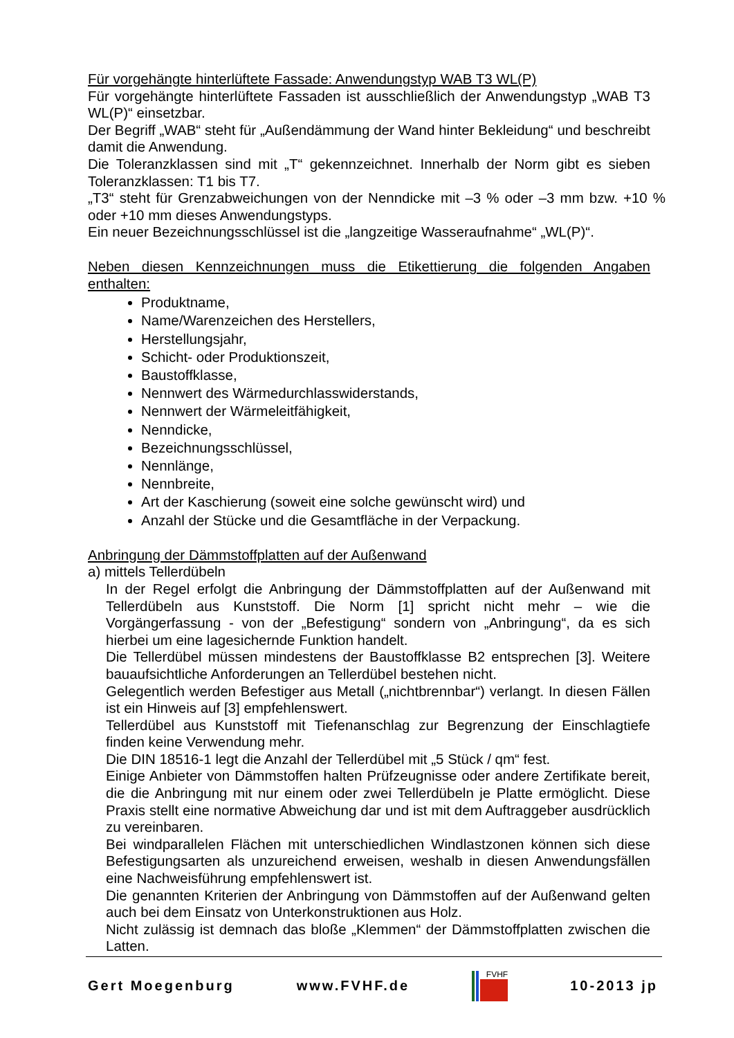Für vorgehängte hinterlüftete Fassade: Anwendungstyp WAB T3 WL(P)
Für vorgehängte hinterlüftete Fassaden ist ausschließlich der Anwendungstyp „WAB T3 WL(P)“ einsetzbar.
Der Begriff „WAB“ steht für „Außendämmung der Wand hinter Bekleidung“ und beschreibt damit die Anwendung.
Die Toleranzklassen sind mit „T“ gekennzeichnet. Innerhalb der Norm gibt es sieben Toleranzklassen: T1 bis T7.
„T3“ steht für Grenzabweichungen von der Nenndicke mit –3 % oder –3 mm bzw. +10 % oder +10 mm dieses Anwendungstyps.
Ein neuer Bezeichnungsschlüssel ist die „langzeitige Wasseraufnahme“ „WL(P)“.
Neben diesen Kennzeichnungen muss die Etikettierung die folgenden Angaben enthalten:
Produktname,
Name/Warenzeichen des Herstellers,
Herstellungsjahr,
Schicht- oder Produktionszeit,
Baustoffklasse,
Nennwert des Wärmedurchlasswiderstands,
Nennwert der Wärmeleitfähigkeit,
Nenndicke,
Bezeichnungsschlüssel,
Nennlänge,
Nennbreite,
Art der Kaschierung (soweit eine solche gewünscht wird) und
Anzahl der Stücke und die Gesamtfläche in der Verpackung.
Anbringung der Dämmstoffplatten auf der Außenwand
a) mittels Tellerdübeln
In der Regel erfolgt die Anbringung der Dämmstoffplatten auf der Außenwand mit Tellerdübeln aus Kunststoff. Die Norm [1] spricht nicht mehr – wie die Vorgängerfassung - von der „Befestigung“ sondern von „Anbringung“, da es sich hierbei um eine lagesichernde Funktion handelt.
Die Tellerdübel müssen mindestens der Baustoffklasse B2 entsprechen [3]. Weitere bauaufsichtliche Anforderungen an Tellerdübel bestehen nicht.
Gelegentlich werden Befestiger aus Metall („nichtbrennbar“) verlangt. In diesen Fällen ist ein Hinweis auf [3] empfehlenswert.
Tellerdübel aus Kunststoff mit Tiefenanschlag zur Begrenzung der Einschlagtiefe finden keine Verwendung mehr.
Die DIN 18516-1 legt die Anzahl der Tellerdübel mit „5 Stück / qm“ fest.
Einige Anbieter von Dämmstoffen halten Prüfzeugnisse oder andere Zertifikate bereit, die die Anbringung mit nur einem oder zwei Tellerdübeln je Platte ermöglicht. Diese Praxis stellt eine normative Abweichung dar und ist mit dem Auftraggeber ausdrücklich zu vereinbaren.
Bei windparallelen Flächen mit unterschiedlichen Windlastzonen können sich diese Befestigungsarten als unzureichend erweisen, weshalb in diesen Anwendungsfällen eine Nachweisführung empfehlenswert ist.
Die genannten Kriterien der Anbringung von Dämmstoffen auf der Außenwand gelten auch bei dem Einsatz von Unterkonstruktionen aus Holz.
Nicht zulässig ist demnach das bloße „Klemmen“ der Dämmstoffplatten zwischen die Latten.
Gert Moegenburg www.FVHF.de FVHF 10-2013 jp